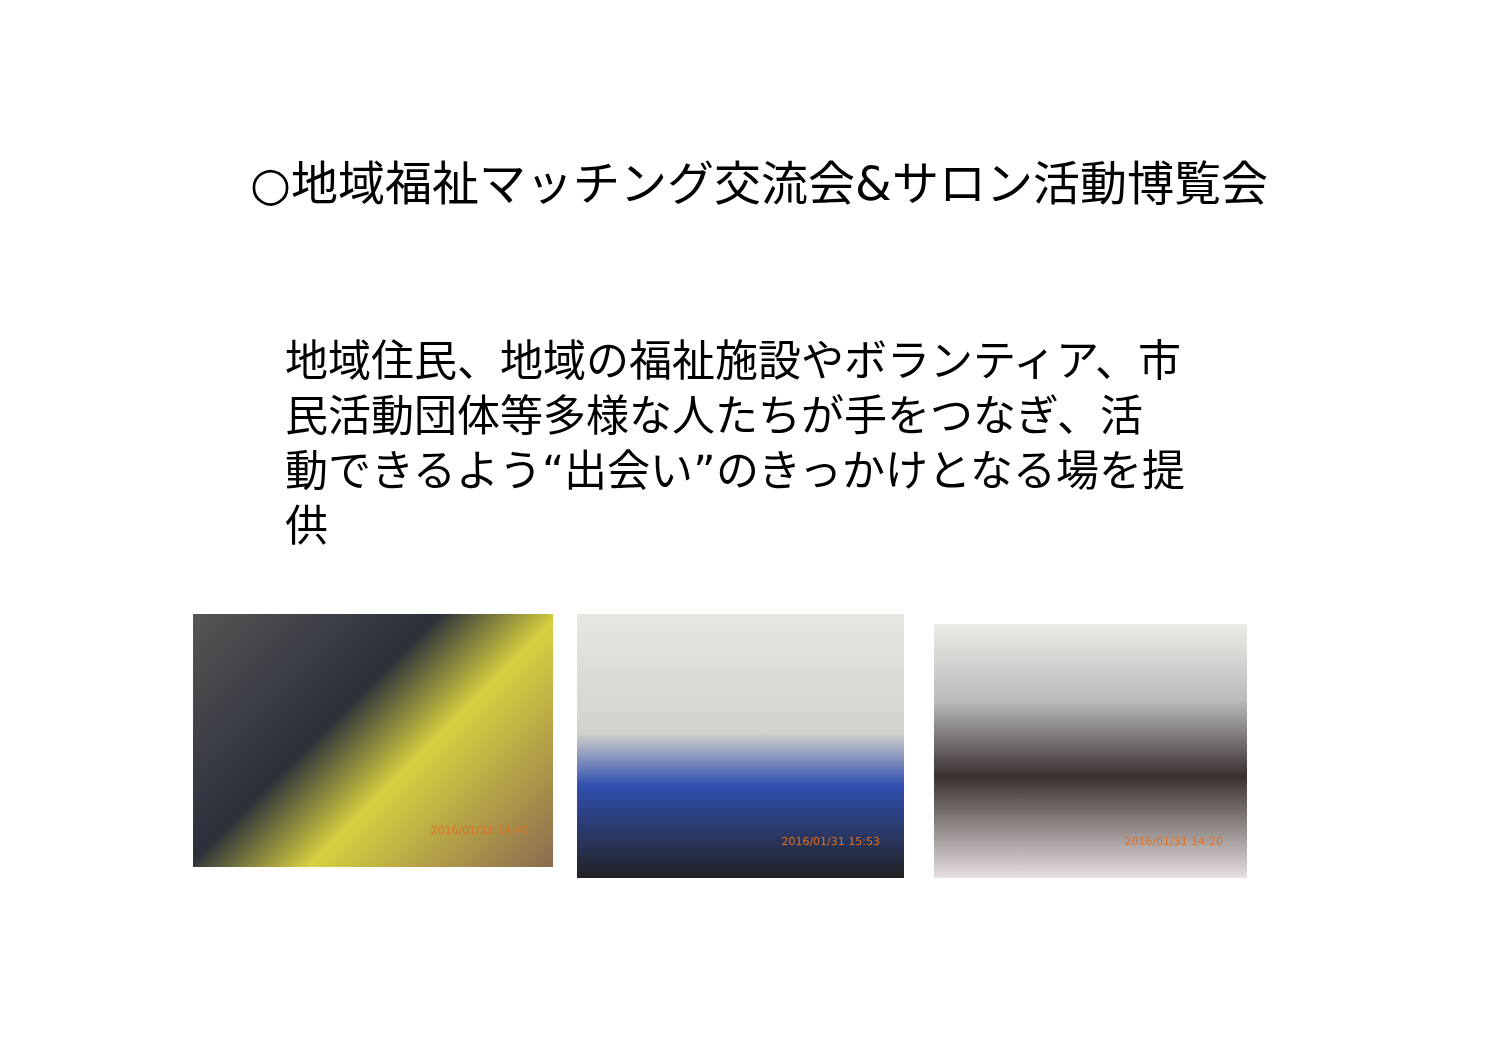○地域福祉マッチング交流会&サロン活動博覧会
地域住民、地域の福祉施設やボランティア、市民活動団体等多様な人たちが手をつなぎ、活動できるよう“出会い”のきっかけとなる場を提供
2016/01/31 14:49
2016/01/31 15:53
2016/01/31 14:20